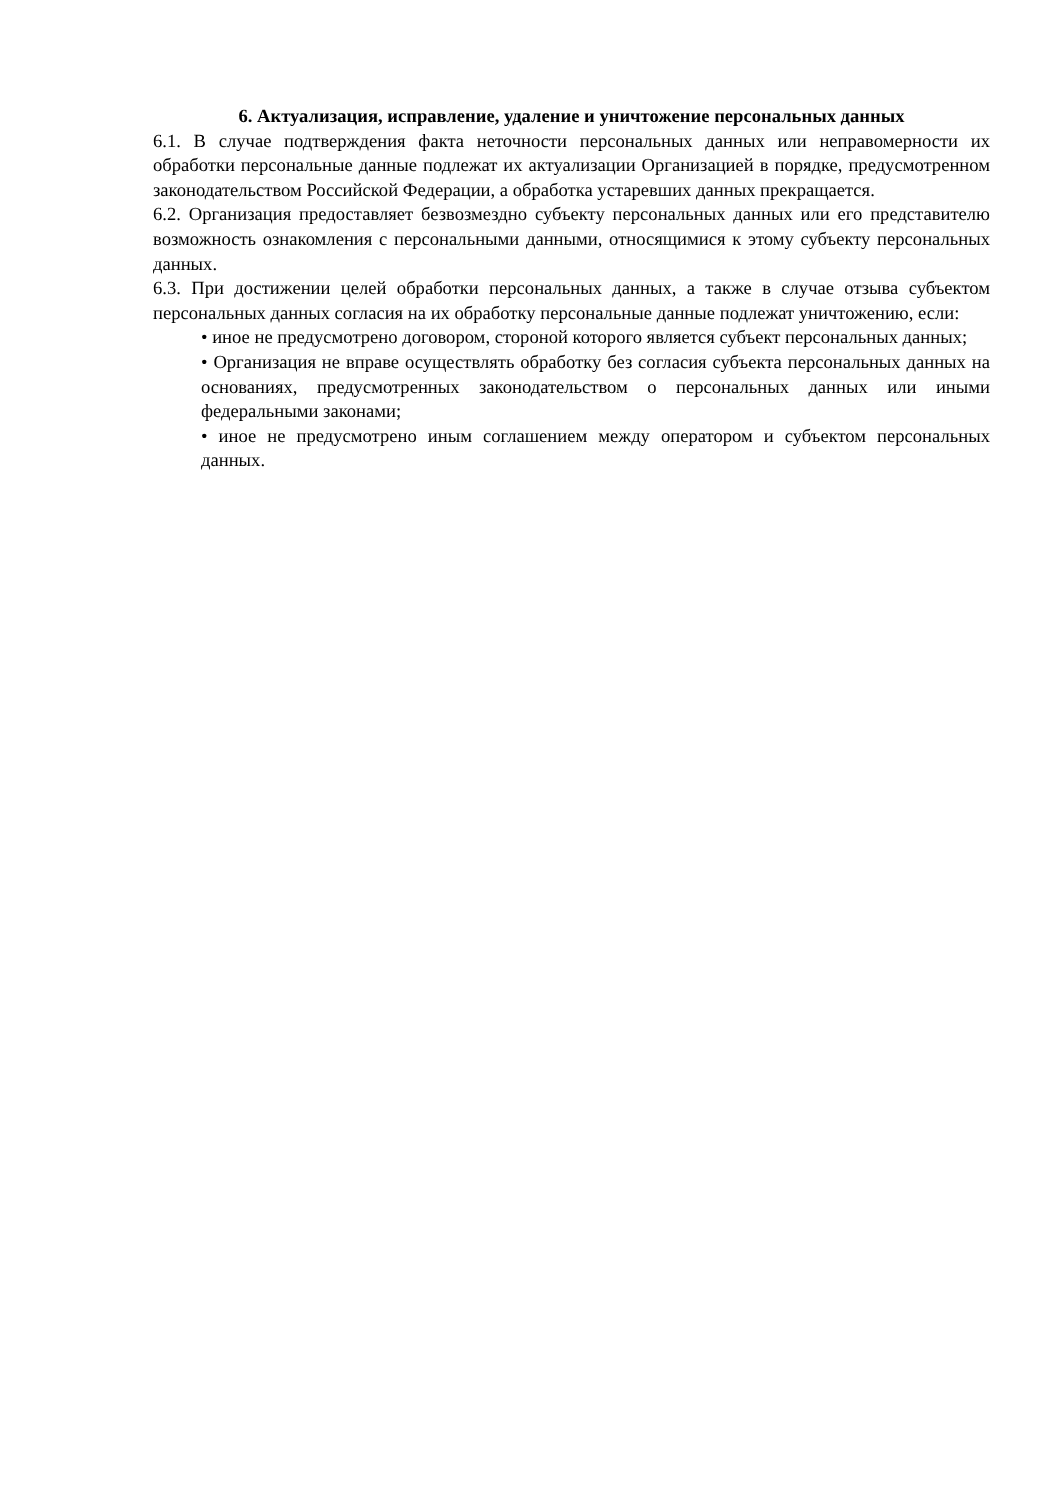6. Актуализация, исправление, удаление и уничтожение персональных данных
6.1. В случае подтверждения факта неточности персональных данных или неправомерности их обработки персональные данные подлежат их актуализации Организацией в порядке, предусмотренном законодательством Российской Федерации, а обработка устаревших данных прекращается.
6.2. Организация предоставляет безвозмездно субъекту персональных данных или его представителю возможность ознакомления с персональными данными, относящимися к этому субъекту персональных данных.
6.3. При достижении целей обработки персональных данных, а также в случае отзыва субъектом персональных данных согласия на их обработку персональные данные подлежат уничтожению, если:
• иное не предусмотрено договором, стороной которого является субъект персональных данных;
• Организация не вправе осуществлять обработку без согласия субъекта персональных данных на основаниях, предусмотренных законодательством о персональных данных или иными федеральными законами;
• иное не предусмотрено иным соглашением между оператором и субъектом персональных данных.